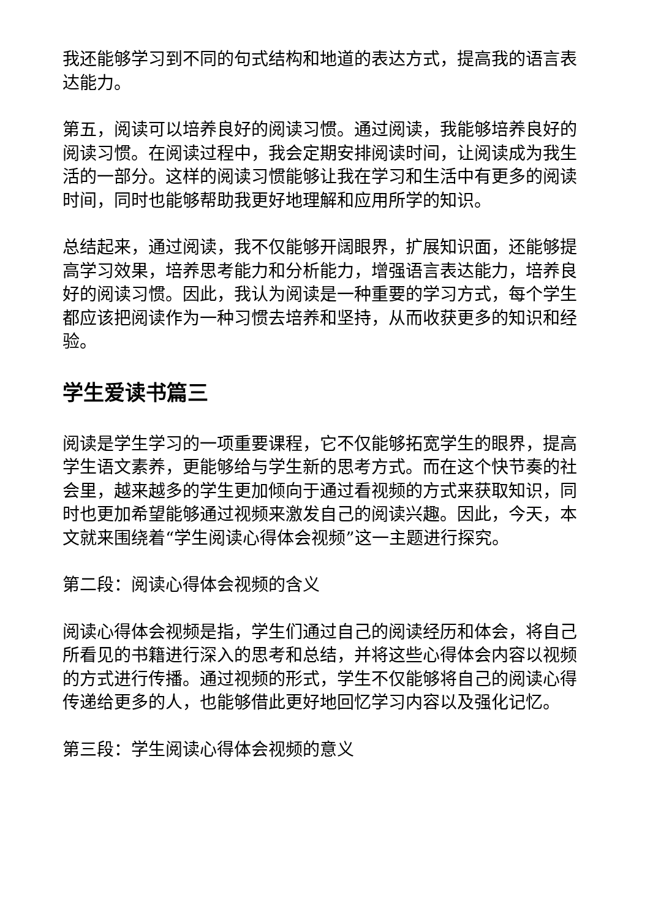我还能够学习到不同的句式结构和地道的表达方式，提高我的语言表达能力。
第五，阅读可以培养良好的阅读习惯。通过阅读，我能够培养良好的阅读习惯。在阅读过程中，我会定期安排阅读时间，让阅读成为我生活的一部分。这样的阅读习惯能够让我在学习和生活中有更多的阅读时间，同时也能够帮助我更好地理解和应用所学的知识。
总结起来，通过阅读，我不仅能够开阔眼界，扩展知识面，还能够提高学习效果，培养思考能力和分析能力，增强语言表达能力，培养良好的阅读习惯。因此，我认为阅读是一种重要的学习方式，每个学生都应该把阅读作为一种习惯去培养和坚持，从而收获更多的知识和经验。
学生爱读书篇三
阅读是学生学习的一项重要课程，它不仅能够拓宽学生的眼界，提高学生语文素养，更能够给与学生新的思考方式。而在这个快节奏的社会里，越来越多的学生更加倾向于通过看视频的方式来获取知识，同时也更加希望能够通过视频来激发自己的阅读兴趣。因此，今天，本文就来围绕着“学生阅读心得体会视频”这一主题进行探究。
第二段：阅读心得体会视频的含义
阅读心得体会视频是指，学生们通过自己的阅读经历和体会，将自己所看见的书籍进行深入的思考和总结，并将这些心得体会内容以视频的方式进行传播。通过视频的形式，学生不仅能够将自己的阅读心得传递给更多的人，也能够借此更好地回忆学习内容以及强化记忆。
第三段：学生阅读心得体会视频的意义